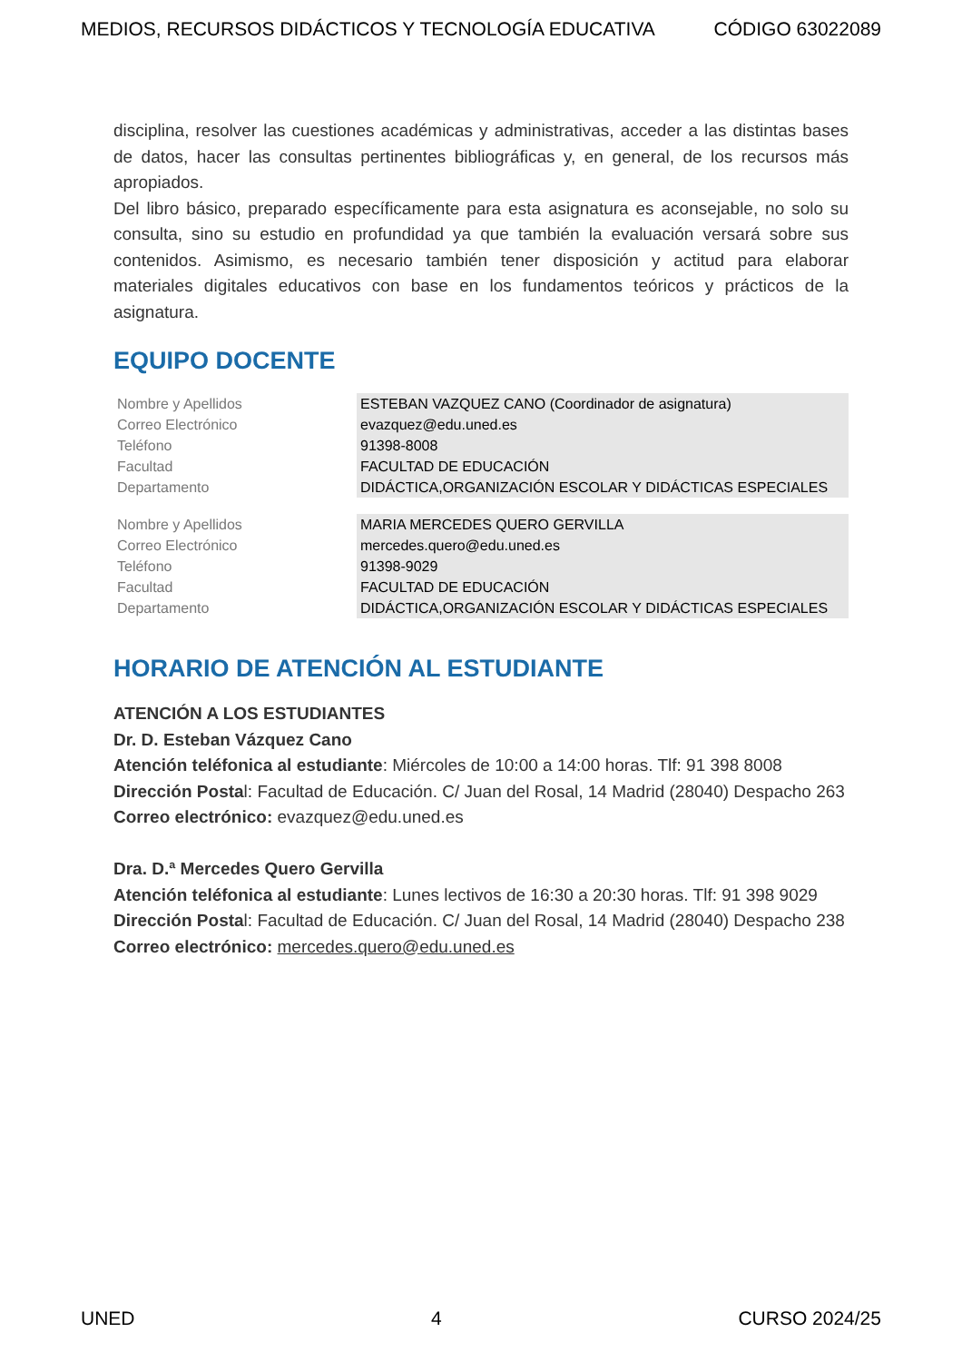MEDIOS, RECURSOS DIDÁCTICOS Y TECNOLOGÍA EDUCATIVA CÓDIGO 63022089
disciplina, resolver las cuestiones académicas y administrativas, acceder a las distintas bases de datos, hacer las consultas pertinentes bibliográficas y, en general, de los recursos más apropiados.
Del libro básico, preparado específicamente para esta asignatura es aconsejable, no solo su consulta, sino su estudio en profundidad ya que también la evaluación versará sobre sus contenidos. Asimismo, es necesario también tener disposición y actitud para elaborar materiales digitales educativos con base en los fundamentos teóricos y prácticos de la asignatura.
EQUIPO DOCENTE
| Nombre y Apellidos | ESTEBAN VAZQUEZ CANO (Coordinador de asignatura) |
| Correo Electrónico | evazquez@edu.uned.es |
| Teléfono | 91398-8008 |
| Facultad | FACULTAD DE EDUCACIÓN |
| Departamento | DIDÁCTICA,ORGANIZACIÓN ESCOLAR Y DIDÁCTICAS ESPECIALES |
| Nombre y Apellidos | MARIA MERCEDES QUERO GERVILLA |
| Correo Electrónico | mercedes.quero@edu.uned.es |
| Teléfono | 91398-9029 |
| Facultad | FACULTAD DE EDUCACIÓN |
| Departamento | DIDÁCTICA,ORGANIZACIÓN ESCOLAR Y DIDÁCTICAS ESPECIALES |
HORARIO DE ATENCIÓN AL ESTUDIANTE
ATENCIÓN A LOS ESTUDIANTES
Dr. D. Esteban Vázquez Cano
Atención teléfonica al estudiante: Miércoles de 10:00 a 14:00 horas. Tlf: 91 398 8008
Dirección Postal: Facultad de Educación. C/ Juan del Rosal, 14 Madrid (28040) Despacho 263
Correo electrónico: evazquez@edu.uned.es
Dra. D.ª Mercedes Quero Gervilla
Atención teléfonica al estudiante: Lunes lectivos de 16:30 a 20:30 horas. Tlf: 91 398 9029
Dirección Postal: Facultad de Educación. C/ Juan del Rosal, 14 Madrid (28040) Despacho 238
Correo electrónico: mercedes.quero@edu.uned.es
UNED 4 CURSO 2024/25